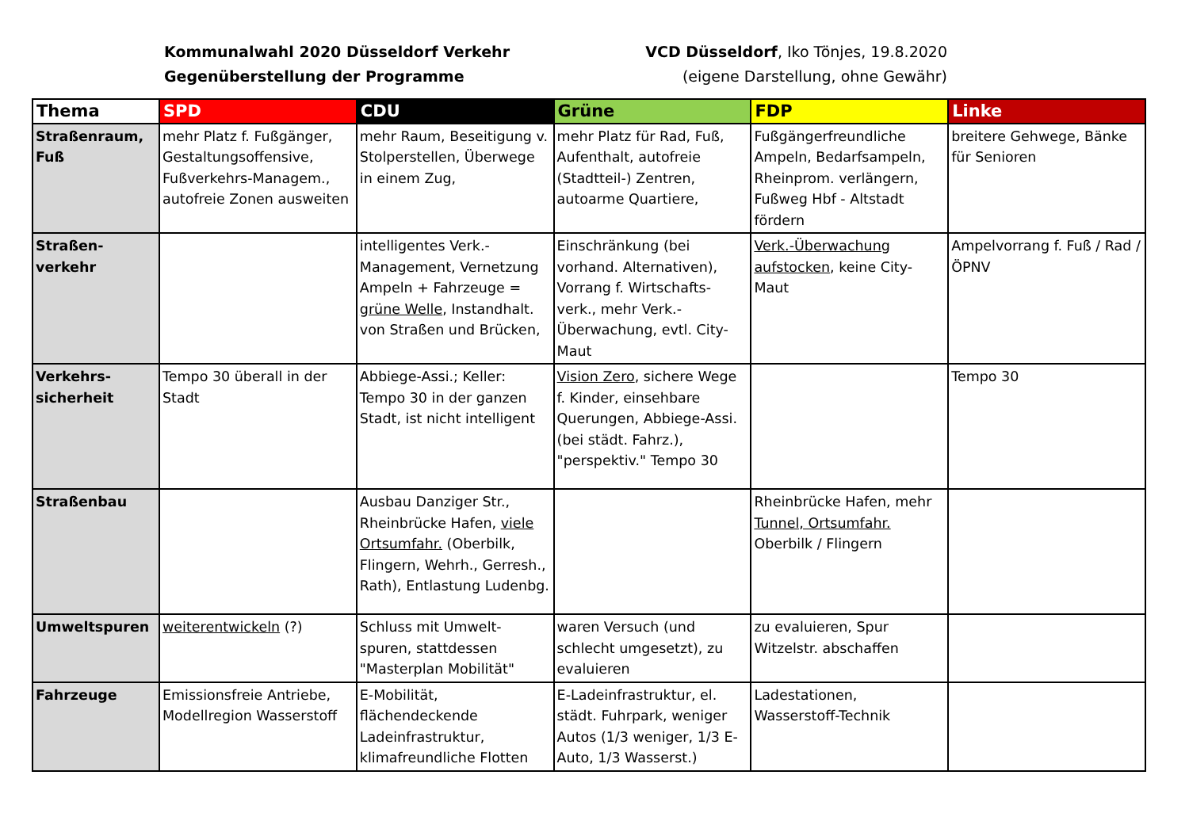Kommunalwahl 2020 Düsseldorf Verkehr
Gegenüberstellung der Programme
VCD Düsseldorf, Iko Tönjes, 19.8.2020
(eigene Darstellung, ohne Gewähr)
| Thema | SPD | CDU | Grüne | FDP | Linke |
| --- | --- | --- | --- | --- | --- |
| Straßenraum, Fuß | mehr Platz f. Fußgänger, Gestaltungsoffensive, Fußverkehrs-Managem., autofreie Zonen ausweiten | mehr Raum, Beseitigung v. Stolperstellen, Überwege in einem Zug, | mehr Platz für Rad, Fuß, Aufenthalt, autofreie (Stadtteil-) Zentren, autoarme Quartiere, | Fußgängerfreundliche Ampeln, Bedarfsampeln, Rheinprom. verlängern, Fußweg Hbf - Altstadt fördern | breitere Gehwege, Bänke für Senioren |
| Straßen-verkehr | | intelligentes Verk.-Management, Vernetzung Ampeln + Fahrzeuge = grüne Welle , Instandhalt. von Straßen und Brücken, | Einschränkung (bei vorhand. Alternativen), Vorrang f. Wirtschafts-verk., mehr Verk.-Überwachung, evtl. City-Maut | Verk.-Überwachung aufstocken , keine City-Maut | Ampelvorrang f. Fuß / Rad / ÖPNV |
| Verkehrs-sicherheit | Tempo 30 überall in der Stadt | Abbiege-Assi.; Keller: Tempo 30 in der ganzen Stadt, ist nicht intelligent | Vision Zero , sichere Wege f. Kinder, einsehbare Querungen, Abbiege-Assi. (bei städt. Fahrz.), "perspektiv." Tempo 30 | | Tempo 30 |
| Straßenbau | | Ausbau Danziger Str., Rheinbrücke Hafen, viele Ortsumfahr. (Oberbilk, Flingern, Wehrh., Gerresh., Rath), Entlastung Ludenbg. | | Rheinbrücke Hafen, mehr Tunnel, Ortsumfahr. Oberbilk / Flingern | |
| Umweltspuren | weiterentwickeln (?) | Schluss mit Umwelt-spuren, stattdessen "Masterplan Mobilität" | waren Versuch (und schlecht umgesetzt), zu evaluieren | zu evaluieren, Spur Witzelstr. abschaffen | |
| Fahrzeuge | Emissionsfreie Antriebe, Modellregion Wasserstoff | E-Mobilität, flächendeckende Ladeinfrastruktur, klimafreundliche Flotten | E-Ladeinfrastruktur, el. städt. Fuhrpark, weniger Autos (1/3 weniger, 1/3 E-Auto, 1/3 Wasserst.) | Ladestationen, Wasserstoff-Technik | |